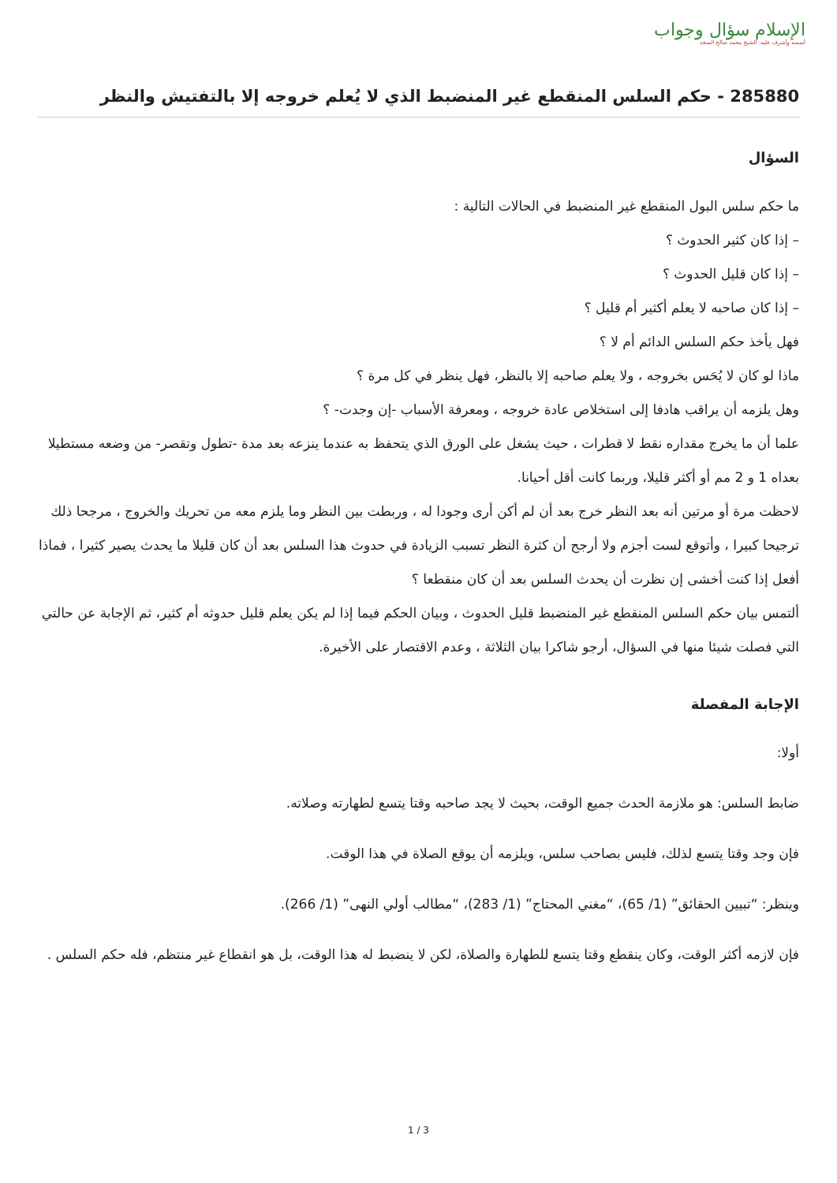الإسلام سؤال وجواب
أسسه وأشرف عليه: الشيخ محمد صالح المنجد
285880 - حكم السلس المنقطع غير المنضبط الذي لا يُعلم خروجه إلا بالتفتيش والنظر
السؤال
ما حكم سلس البول المنقطع غير المنضبط في الحالات التالية :
– إذا كان كثير الحدوث ؟
– إذا كان قليل الحدوث ؟
– إذا كان صاحبه لا يعلم أكثير أم قليل ؟
فهل يأخذ حكم السلس الدائم أم لا ؟
ماذا لو كان لا يُحَس بخروجه ، ولا يعلم صاحبه إلا بالنظر، فهل ينظر في كل مرة ؟
وهل يلزمه أن يراقب هادفا إلى استخلاص عادة خروجه ، ومعرفة الأسباب -إن وجدت- ؟
علما أن ما يخرج مقداره نقط لا قطرات ، حيث يشغل على الورق الذي يتحفظ به عندما ينزعه بعد مدة -تطول وتقصر- من وضعه مستطيلا بعداه 1 و 2 مم أو أكثر قليلا، وربما كانت أقل أحيانا.
لاحظت مرة أو مرتين أنه بعد النظر خرج بعد أن لم أكن أرى وجودا له ، وربطت بين النظر وما يلزم معه من تحريك والخروج ، مرجحا ذلك ترجيحا كبيرا ، وأتوقع لست أجزم ولا أرجح أن كثرة النظر تسبب الزيادة في حدوث هذا السلس بعد أن كان قليلا ما يحدث يصير كثيرا ، فماذا أفعل إذا كنت أخشى إن نظرت أن يحدث السلس بعد أن كان منقطعا ؟
ألتمس بيان حكم السلس المنقطع غير المنضبط قليل الحدوث ، وبيان الحكم فيما إذا لم يكن يعلم قليل حدوثه أم كثير، ثم الإجابة عن حالتي التي فصلت شيئا منها في السؤال، أرجو شاكرا بيان الثلاثة ، وعدم الاقتصار على الأخيرة.
الإجابة المفصلة
أولا:
ضابط السلس: هو ملازمة الحدث جميع الوقت، بحيث لا يجد صاحبه وقتا يتسع لطهارته وصلاته.
فإن وجد وقتا يتسع لذلك، فليس بصاحب سلس، ويلزمه أن يوقع الصلاة في هذا الوقت.
وينظر: “تبيين الحقائق” (1/ 65)، “مغني المحتاج” (1/ 283)، “مطالب أولي النهى” (1/ 266).
فإن لازمه أكثر الوقت، وكان ينقطع وقتا يتسع للطهارة والصلاة، لكن لا ينضبط له هذا الوقت، بل هو انقطاع غير منتظم، فله حكم السلس .
3 / 1